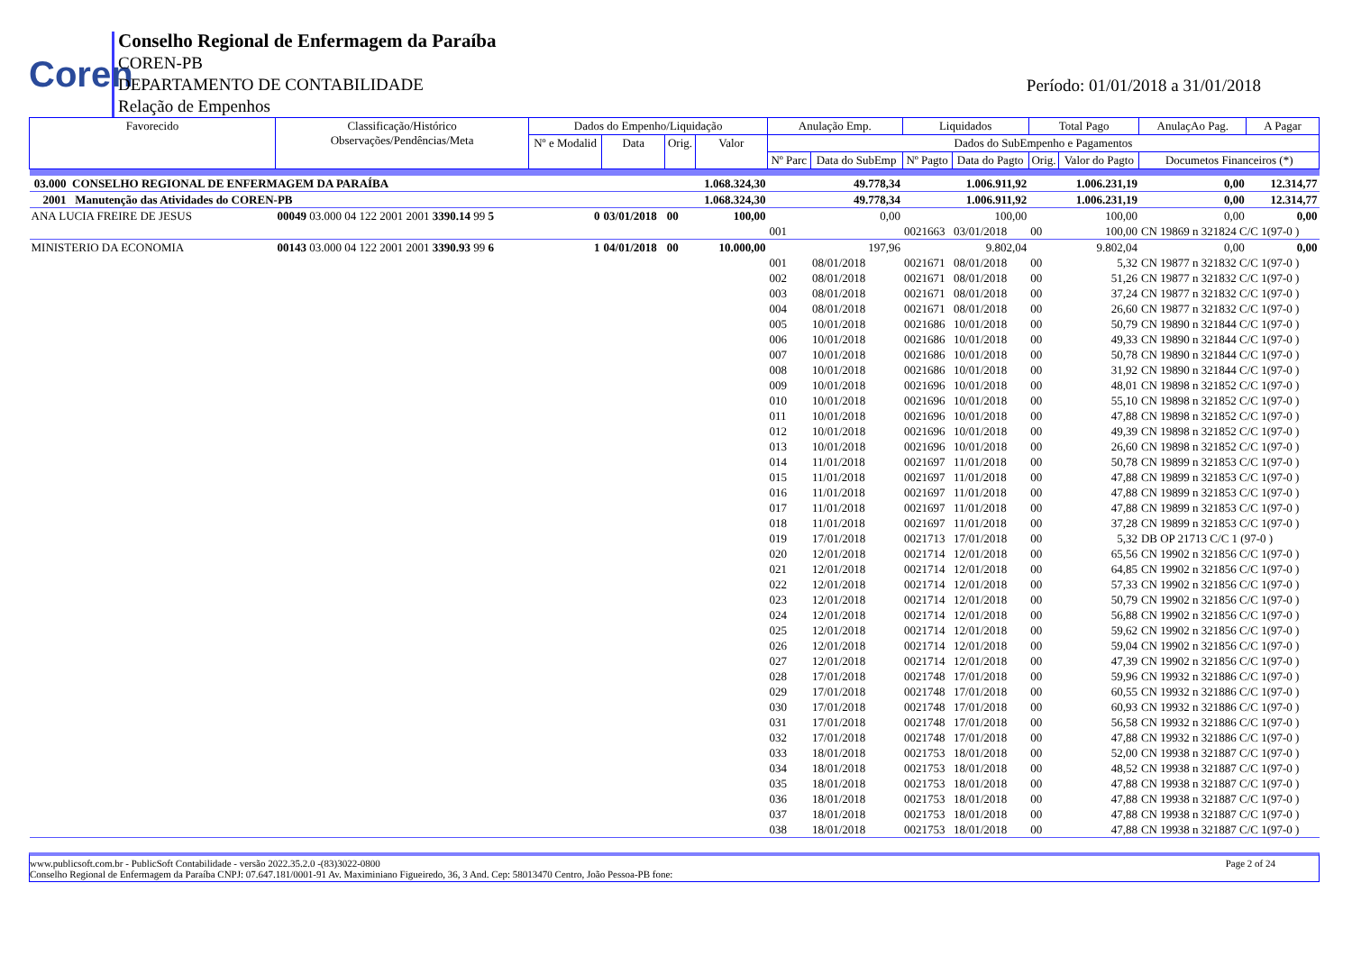Coren
Conselho Regional de Enfermagem da Paraíba
COREN-PB
DEPARTAMENTO DE CONTABILIDADE
Relação de Empenhos
Período: 01/01/2018 a 31/01/2018
| Favorecido | Classificação/Histórico Observações/Pendências/Meta | Dados do Empenho/Liquidação | | | | Anulação Emp. | | Liquidados | | Total Pago | | AnulaçAo Pag. | A Pagar |
| --- | --- | --- | --- | --- | --- | --- | --- | --- | --- | --- | --- | --- | --- |
| | | Nº e Modalid | Data | Orig. | Valor | Dados do SubEmpenho e Pagamentos | | | | | | | |
| | | | | | | Nº Parc | Data do SubEmp | Nº Pagto | Data do Pagto | Orig. | Valor do Pagto | Documetos Financeiros (*) | |
| 03.000 CONSELHO REGIONAL DE ENFERMAGEM DA PARAÍBA | | | | | 1.068.324,30 | 49.778,34 | | 1.006.911,92 | | 1.006.231,19 | | 0,00 | 12.314,77 |
| 2001 Manutenção das Atividades do COREN-PB | | | | | 1.068.324,30 | 49.778,34 | | 1.006.911,92 | | 1.006.231,19 | | 0,00 | 12.314,77 |
| ANA LUCIA FREIRE DE JESUS | 00049 03.000 04 122 2001 2001 3390.14 99 5 | 0 | 03/01/2018 | 00 | 100,00 | 0,00 | | 100,00 | | 100,00 | | 0,00 | 0,00 |
| | | | | | | 001 | | 0021663 | 03/01/2018 | 00 | 100,00 | CN 19869 n 321824 C/C 1(97-0 ) | |
| MINISTERIO DA ECONOMIA | 00143 03.000 04 122 2001 2001 3390.93 99 6 | 1 | 04/01/2018 | 00 | 10.000,00 | 197,96 | | 9.802,04 | | 9.802,04 | | 0,00 | 0,00 |
| | | | | | | 001 | 08/01/2018 | 0021671 | 08/01/2018 | 00 | 5,32 | CN 19877 n 321832 C/C 1(97-0 ) | |
| | | | | | | 002 | 08/01/2018 | 0021671 | 08/01/2018 | 00 | 51,26 | CN 19877 n 321832 C/C 1(97-0 ) | |
| | | | | | | 003 | 08/01/2018 | 0021671 | 08/01/2018 | 00 | 37,24 | CN 19877 n 321832 C/C 1(97-0 ) | |
| | | | | | | 004 | 08/01/2018 | 0021671 | 08/01/2018 | 00 | 26,60 | CN 19877 n 321832 C/C 1(97-0 ) | |
| | | | | | | 005 | 10/01/2018 | 0021686 | 10/01/2018 | 00 | 50,79 | CN 19890 n 321844 C/C 1(97-0 ) | |
| | | | | | | 006 | 10/01/2018 | 0021686 | 10/01/2018 | 00 | 49,33 | CN 19890 n 321844 C/C 1(97-0 ) | |
| | | | | | | 007 | 10/01/2018 | 0021686 | 10/01/2018 | 00 | 50,78 | CN 19890 n 321844 C/C 1(97-0 ) | |
| | | | | | | 008 | 10/01/2018 | 0021686 | 10/01/2018 | 00 | 31,92 | CN 19890 n 321844 C/C 1(97-0 ) | |
| | | | | | | 009 | 10/01/2018 | 0021696 | 10/01/2018 | 00 | 48,01 | CN 19898 n 321852 C/C 1(97-0 ) | |
| | | | | | | 010 | 10/01/2018 | 0021696 | 10/01/2018 | 00 | 55,10 | CN 19898 n 321852 C/C 1(97-0 ) | |
| | | | | | | 011 | 10/01/2018 | 0021696 | 10/01/2018 | 00 | 47,88 | CN 19898 n 321852 C/C 1(97-0 ) | |
| | | | | | | 012 | 10/01/2018 | 0021696 | 10/01/2018 | 00 | 49,39 | CN 19898 n 321852 C/C 1(97-0 ) | |
| | | | | | | 013 | 10/01/2018 | 0021696 | 10/01/2018 | 00 | 26,60 | CN 19898 n 321852 C/C 1(97-0 ) | |
| | | | | | | 014 | 11/01/2018 | 0021697 | 11/01/2018 | 00 | 50,78 | CN 19899 n 321853 C/C 1(97-0 ) | |
| | | | | | | 015 | 11/01/2018 | 0021697 | 11/01/2018 | 00 | 47,88 | CN 19899 n 321853 C/C 1(97-0 ) | |
| | | | | | | 016 | 11/01/2018 | 0021697 | 11/01/2018 | 00 | 47,88 | CN 19899 n 321853 C/C 1(97-0 ) | |
| | | | | | | 017 | 11/01/2018 | 0021697 | 11/01/2018 | 00 | 47,88 | CN 19899 n 321853 C/C 1(97-0 ) | |
| | | | | | | 018 | 11/01/2018 | 0021697 | 11/01/2018 | 00 | 37,28 | CN 19899 n 321853 C/C 1(97-0 ) | |
| | | | | | | 019 | 17/01/2018 | 0021713 | 17/01/2018 | 00 | 5,32 | DB OP 21713 C/C 1 (97-0 ) | |
| | | | | | | 020 | 12/01/2018 | 0021714 | 12/01/2018 | 00 | 65,56 | CN 19902 n 321856 C/C 1(97-0 ) | |
| | | | | | | 021 | 12/01/2018 | 0021714 | 12/01/2018 | 00 | 64,85 | CN 19902 n 321856 C/C 1(97-0 ) | |
| | | | | | | 022 | 12/01/2018 | 0021714 | 12/01/2018 | 00 | 57,33 | CN 19902 n 321856 C/C 1(97-0 ) | |
| | | | | | | 023 | 12/01/2018 | 0021714 | 12/01/2018 | 00 | 50,79 | CN 19902 n 321856 C/C 1(97-0 ) | |
| | | | | | | 024 | 12/01/2018 | 0021714 | 12/01/2018 | 00 | 56,88 | CN 19902 n 321856 C/C 1(97-0 ) | |
| | | | | | | 025 | 12/01/2018 | 0021714 | 12/01/2018 | 00 | 59,62 | CN 19902 n 321856 C/C 1(97-0 ) | |
| | | | | | | 026 | 12/01/2018 | 0021714 | 12/01/2018 | 00 | 59,04 | CN 19902 n 321856 C/C 1(97-0 ) | |
| | | | | | | 027 | 12/01/2018 | 0021714 | 12/01/2018 | 00 | 47,39 | CN 19902 n 321856 C/C 1(97-0 ) | |
| | | | | | | 028 | 17/01/2018 | 0021748 | 17/01/2018 | 00 | 59,96 | CN 19932 n 321886 C/C 1(97-0 ) | |
| | | | | | | 029 | 17/01/2018 | 0021748 | 17/01/2018 | 00 | 60,55 | CN 19932 n 321886 C/C 1(97-0 ) | |
| | | | | | | 030 | 17/01/2018 | 0021748 | 17/01/2018 | 00 | 60,93 | CN 19932 n 321886 C/C 1(97-0 ) | |
| | | | | | | 031 | 17/01/2018 | 0021748 | 17/01/2018 | 00 | 56,58 | CN 19932 n 321886 C/C 1(97-0 ) | |
| | | | | | | 032 | 17/01/2018 | 0021748 | 17/01/2018 | 00 | 47,88 | CN 19932 n 321886 C/C 1(97-0 ) | |
| | | | | | | 033 | 18/01/2018 | 0021753 | 18/01/2018 | 00 | 52,00 | CN 19938 n 321887 C/C 1(97-0 ) | |
| | | | | | | 034 | 18/01/2018 | 0021753 | 18/01/2018 | 00 | 48,52 | CN 19938 n 321887 C/C 1(97-0 ) | |
| | | | | | | 035 | 18/01/2018 | 0021753 | 18/01/2018 | 00 | 47,88 | CN 19938 n 321887 C/C 1(97-0 ) | |
| | | | | | | 036 | 18/01/2018 | 0021753 | 18/01/2018 | 00 | 47,88 | CN 19938 n 321887 C/C 1(97-0 ) | |
| | | | | | | 037 | 18/01/2018 | 0021753 | 18/01/2018 | 00 | 47,88 | CN 19938 n 321887 C/C 1(97-0 ) | |
| | | | | | | 038 | 18/01/2018 | 0021753 | 18/01/2018 | 00 | 47,88 | CN 19938 n 321887 C/C 1(97-0 ) | |
www.publicsoft.com.br - PublicSoft Contabilidade - versão 2022.35.2.0 -(83)3022-0800 Page 2 of 24
Conselho Regional de Enfermagem da Paraíba CNPJ: 07.647.181/0001-91 Av. Maximiniano Figueiredo, 36, 3 And. Cep: 58013470 Centro, João Pessoa-PB fone: